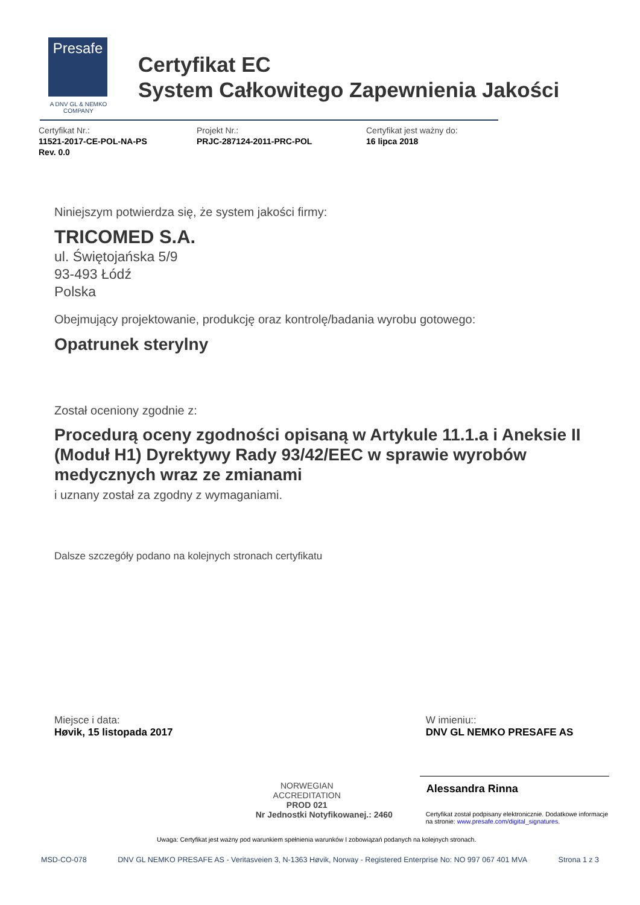Presafe
A DNV GL & NEMKO COMPANY
Certyfikat EC
System Całkowitego Zapewnienia Jakości
Certyfikat Nr.:
11521-2017-CE-POL-NA-PS
Rev. 0.0
Projekt Nr.:
PRJC-287124-2011-PRC-POL
Certyfikat jest ważny do:
16 lipca 2018
Niniejszym potwierdza się, że system jakości firmy:
TRICOMED S.A.
ul. Świętojańska 5/9
93-493 Łódź
Polska
Obejmujący projektowanie, produkcję oraz kontrolę/badania wyrobu gotowego:
Opatrunek sterylny
Został oceniony zgodnie z:
Procedurą oceny zgodności opisaną w Artykule 11.1.a i Aneksie II (Moduł H1) Dyrektywy Rady 93/42/EEC w sprawie wyrobów medycznych wraz ze zmianami
i uznany został za zgodny z wymaganiami.
Dalsze szczegóły podano na kolejnych stronach certyfikatu
Miejsce i data:
Høvik, 15 listopada 2017
NORWEGIAN
ACCREDITATION
PROD 021
Nr Jednostki Notyfikowanej.: 2460
W imieniu::
DNV GL NEMKO PRESAFE AS
Alessandra Rinna
Certyfikat został podpisany elektronicznie. Dodatkowe informacje na stronie: www.presafe.com/digital_signatures.
Uwaga: Certyfikat jest ważny pod warunkiem spełnienia warunków I zobowiązań podanych na kolejnych stronach.
MSD-CO-078 DNV GL NEMKO PRESAFE AS - Veritasveien 3, N-1363 Høvik, Norway - Registered Enterprise No: NO 997 067 401 MVA Strona 1 z 3